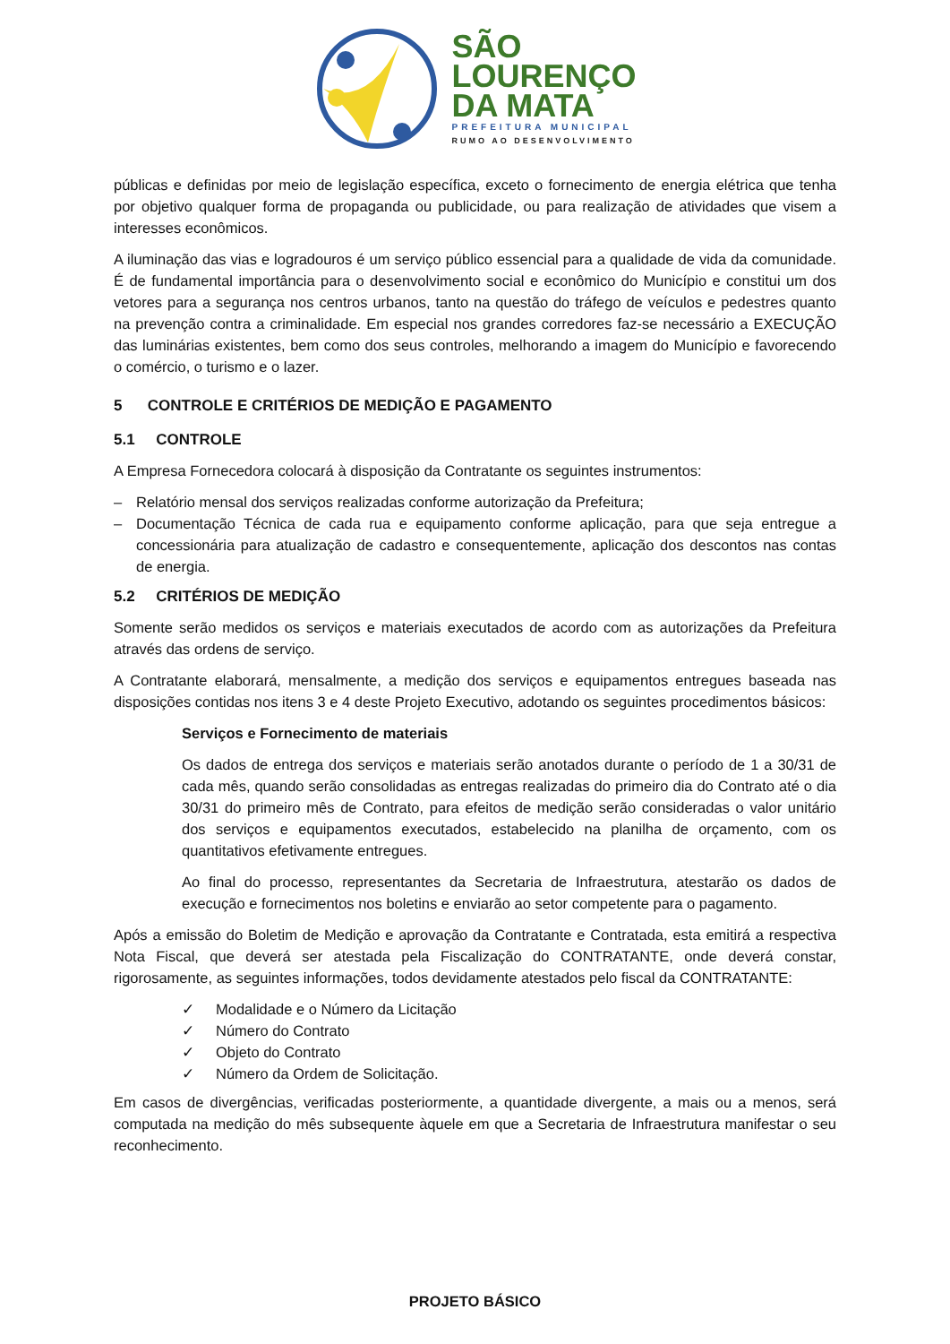SÃO
LOURENÇO
DA MATA
PREFEITURA MUNICIPAL
RUMO AO DESENVOLVIMENTO
públicas e definidas por meio de legislação específica, exceto o fornecimento de energia elétrica que tenha por objetivo qualquer forma de propaganda ou publicidade, ou para realização de atividades que visem a interesses econômicos.
A iluminação das vias e logradouros é um serviço público essencial para a qualidade de vida da comunidade. É de fundamental importância para o desenvolvimento social e econômico do Município e constitui um dos vetores para a segurança nos centros urbanos, tanto na questão do tráfego de veículos e pedestres quanto na prevenção contra a criminalidade. Em especial nos grandes corredores faz-se necessário a EXECUÇÃO das luminárias existentes, bem como dos seus controles, melhorando a imagem do Município e favorecendo o comércio, o turismo e o lazer.
5 CONTROLE E CRITÉRIOS DE MEDIÇÃO E PAGAMENTO
5.1 CONTROLE
A Empresa Fornecedora colocará à disposição da Contratante os seguintes instrumentos:
– Relatório mensal dos serviços realizadas conforme autorização da Prefeitura;
– Documentação Técnica de cada rua e equipamento conforme aplicação, para que seja entregue a concessionária para atualização de cadastro e consequentemente, aplicação dos descontos nas contas de energia.
5.2 CRITÉRIOS DE MEDIÇÃO
Somente serão medidos os serviços e materiais executados de acordo com as autorizações da Prefeitura através das ordens de serviço.
A Contratante elaborará, mensalmente, a medição dos serviços e equipamentos entregues baseada nas disposições contidas nos itens 3 e 4 deste Projeto Executivo, adotando os seguintes procedimentos básicos:
Serviços e Fornecimento de materiais
Os dados de entrega dos serviços e materiais serão anotados durante o período de 1 a 30/31 de cada mês, quando serão consolidadas as entregas realizadas do primeiro dia do Contrato até o dia 30/31 do primeiro mês de Contrato, para efeitos de medição serão consideradas o valor unitário dos serviços e equipamentos executados, estabelecido na planilha de orçamento, com os quantitativos efetivamente entregues.
Ao final do processo, representantes da Secretaria de Infraestrutura, atestarão os dados de execução e fornecimentos nos boletins e enviarão ao setor competente para o pagamento.
Após a emissão do Boletim de Medição e aprovação da Contratante e Contratada, esta emitirá a respectiva Nota Fiscal, que deverá ser atestada pela Fiscalização do CONTRATANTE, onde deverá constar, rigorosamente, as seguintes informações, todos devidamente atestados pelo fiscal da CONTRATANTE:
✓ Modalidade e o Número da Licitação
✓ Número do Contrato
✓ Objeto do Contrato
✓ Número da Ordem de Solicitação.
Em casos de divergências, verificadas posteriormente, a quantidade divergente, a mais ou a menos, será computada na medição do mês subsequente àquele em que a Secretaria de Infraestrutura manifestar o seu reconhecimento.
PROJETO BÁSICO